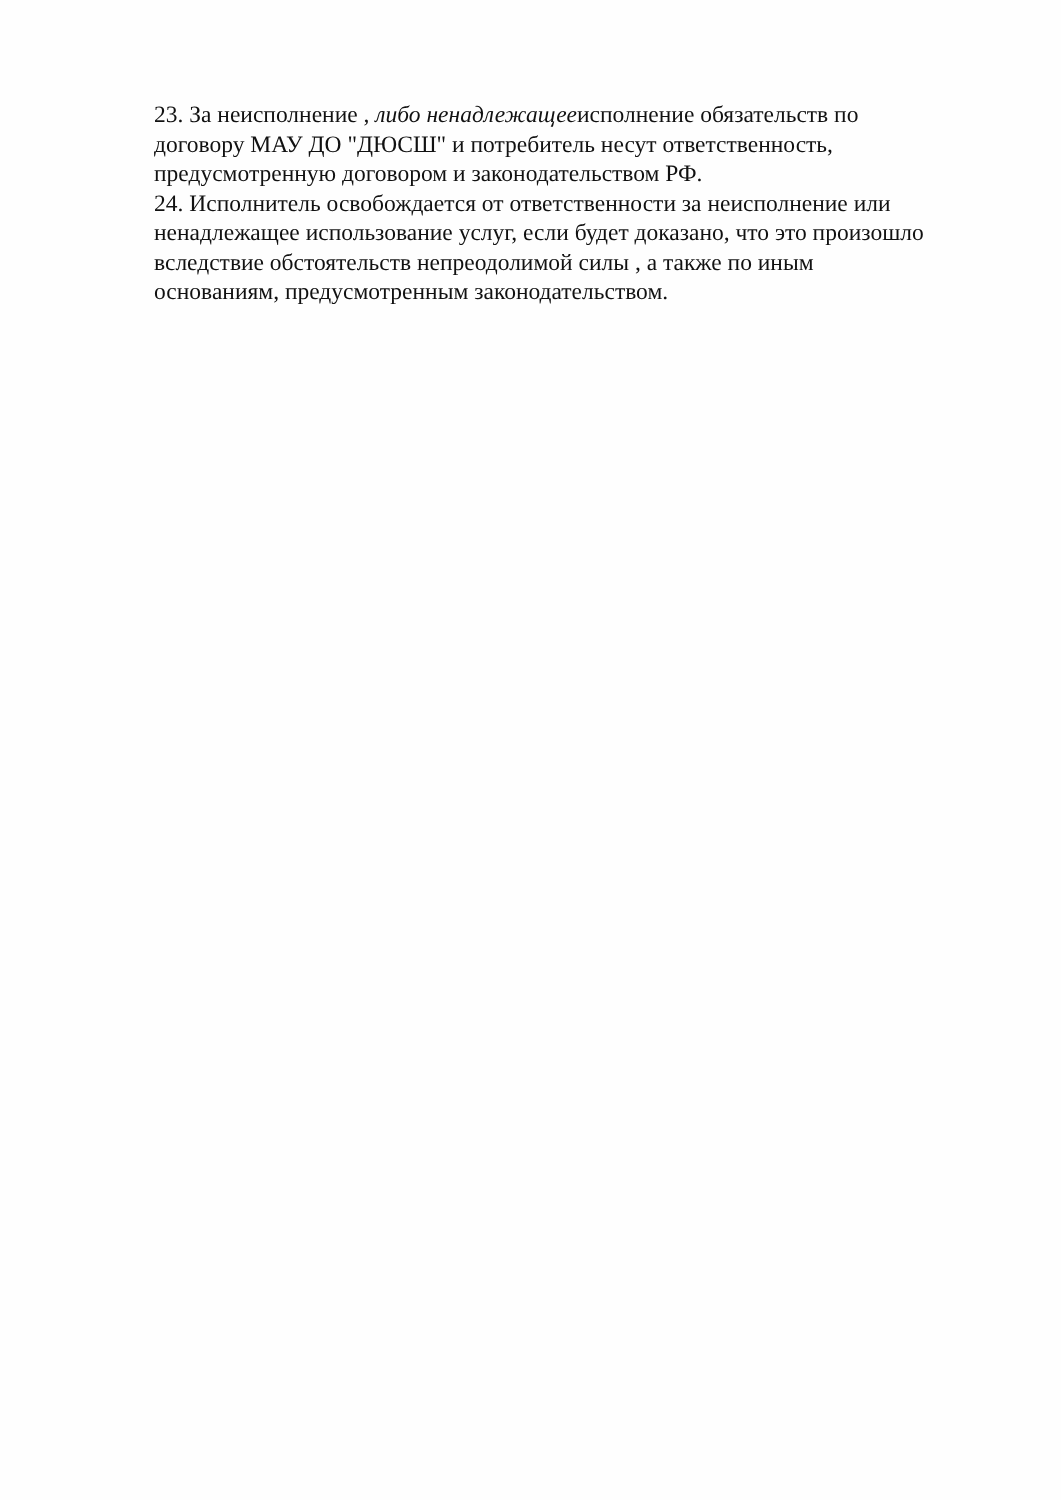23. За неисполнение , либо ненадлежащееисполнение обязательств по
договору МАУ ДО "ДЮСШ" и потребитель несут ответственность,
предусмотренную договором и законодательством РФ.
24. Исполнитель освобождается от ответственности за неисполнение или
ненадлежащее использование услуг, если будет доказано, что это произошло
вследствие обстоятельств непреодолимой силы , а также по иным
основаниям, предусмотренным законодательством.